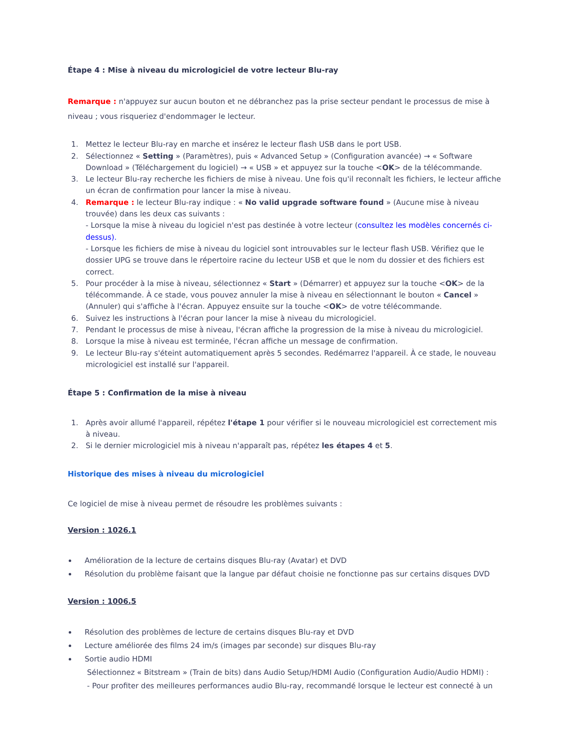Étape 4 : Mise à niveau du micrologiciel de votre lecteur Blu-ray
Remarque : n'appuyez sur aucun bouton et ne débranchez pas la prise secteur pendant le processus de mise à niveau ; vous risqueriez d'endommager le lecteur.
1. Mettez le lecteur Blu-ray en marche et insérez le lecteur flash USB dans le port USB.
2. Sélectionnez « Setting » (Paramètres), puis « Advanced Setup » (Configuration avancée) → « Software Download » (Téléchargement du logiciel) → « USB » et appuyez sur la touche <OK> de la télécommande.
3. Le lecteur Blu-ray recherche les fichiers de mise à niveau. Une fois qu'il reconnaît les fichiers, le lecteur affiche un écran de confirmation pour lancer la mise à niveau.
4. Remarque : le lecteur Blu-ray indique : « No valid upgrade software found » (Aucune mise à niveau trouvée) dans les deux cas suivants :
- Lorsque la mise à niveau du logiciel n'est pas destinée à votre lecteur (consultez les modèles concernés ci-dessus).
- Lorsque les fichiers de mise à niveau du logiciel sont introuvables sur le lecteur flash USB. Vérifiez que le dossier UPG se trouve dans le répertoire racine du lecteur USB et que le nom du dossier et des fichiers est correct.
5. Pour procéder à la mise à niveau, sélectionnez « Start » (Démarrer) et appuyez sur la touche <OK> de la télécommande. À ce stade, vous pouvez annuler la mise à niveau en sélectionnant le bouton « Cancel » (Annuler) qui s'affiche à l'écran. Appuyez ensuite sur la touche <OK> de votre télécommande.
6. Suivez les instructions à l'écran pour lancer la mise à niveau du micrologiciel.
7. Pendant le processus de mise à niveau, l'écran affiche la progression de la mise à niveau du micrologiciel.
8. Lorsque la mise à niveau est terminée, l'écran affiche un message de confirmation.
9. Le lecteur Blu-ray s'éteint automatiquement après 5 secondes. Redémarrez l'appareil. À ce stade, le nouveau micrologiciel est installé sur l'appareil.
Étape 5 : Confirmation de la mise à niveau
1. Après avoir allumé l'appareil, répétez l'étape 1 pour vérifier si le nouveau micrologiciel est correctement mis à niveau.
2. Si le dernier micrologiciel mis à niveau n'apparaît pas, répétez les étapes 4 et 5.
Historique des mises à niveau du micrologiciel
Ce logiciel de mise à niveau permet de résoudre les problèmes suivants :
Version : 1026.1
Amélioration de la lecture de certains disques Blu-ray (Avatar) et DVD
Résolution du problème faisant que la langue par défaut choisie ne fonctionne pas sur certains disques DVD
Version : 1006.5
Résolution des problèmes de lecture de certains disques Blu-ray et DVD
Lecture améliorée des films 24 im/s (images par seconde) sur disques Blu-ray
Sortie audio HDMI
Sélectionnez « Bitstream » (Train de bits) dans Audio Setup/HDMI Audio (Configuration Audio/Audio HDMI) :
- Pour profiter des meilleures performances audio Blu-ray, recommandé lorsque le lecteur est connecté à un